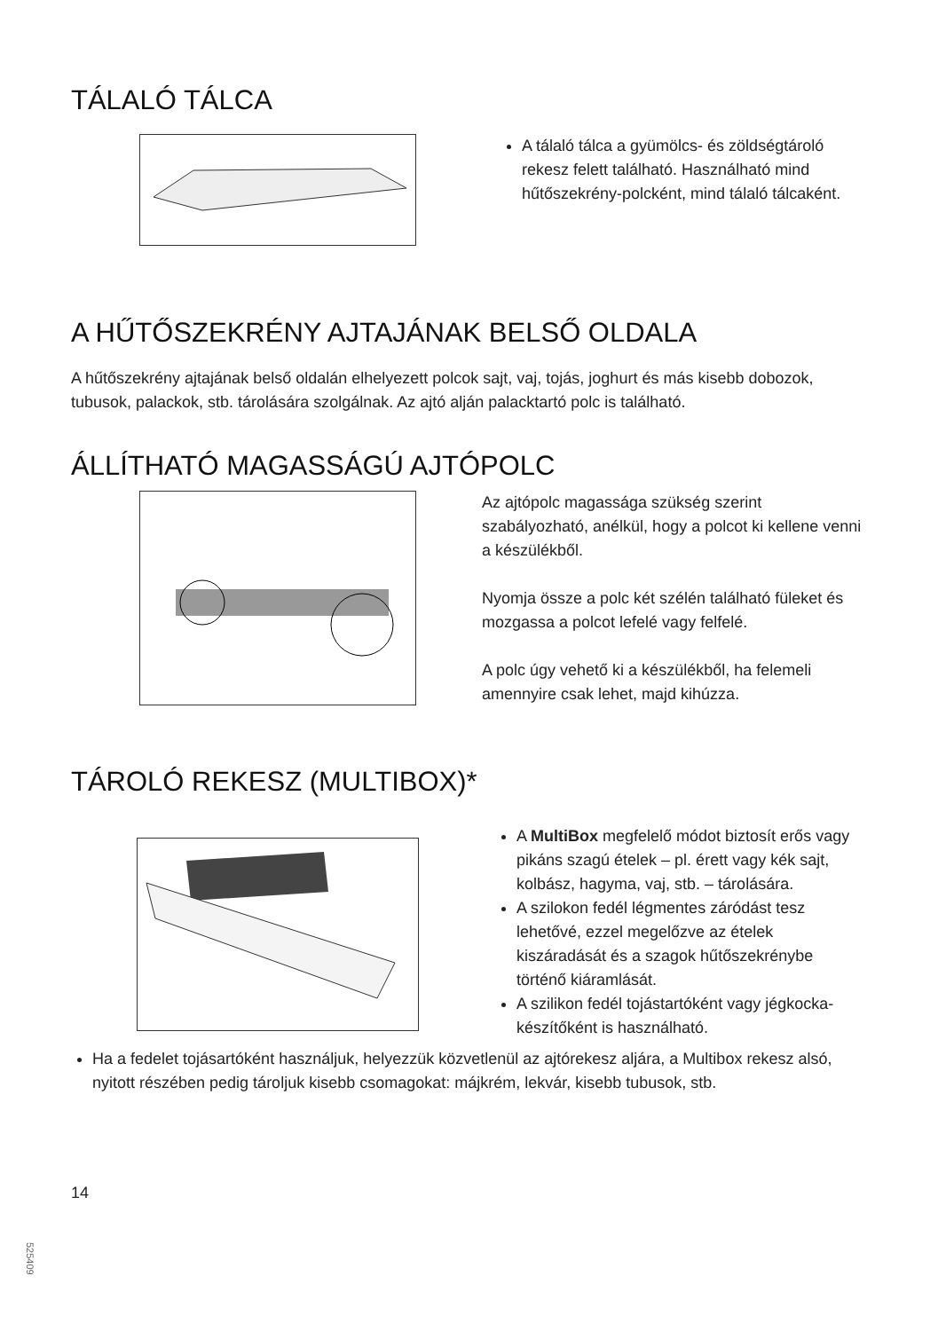TÁLALÓ TÁLCA
A tálaló tálca a gyümölcs- és zöldségtároló rekesz felett található. Használható mind hűtőszekrény-polcként, mind tálaló tálcaként.
A HŰTŐSZEKRÉNY AJTAJÁNAK BELSŐ OLDALA
A hűtőszekrény ajtajának belső oldalán elhelyezett polcok sajt, vaj, tojás, joghurt és más kisebb dobozok, tubusok, palackok, stb. tárolására szolgálnak. Az ajtó alján palacktartó polc is található.
ÁLLÍTHATÓ MAGASSÁGÚ AJTÓPOLC
Az ajtópolc magassága szükség szerint szabályozható, anélkül, hogy a polcot ki kellene venni a készülékből.
Nyomja össze a polc két szélén található füleket és mozgassa a polcot lefelé vagy felfelé.
A polc úgy vehető ki a készülékből, ha felemeli amennyire csak lehet, majd kihúzza.
TÁROLÓ REKESZ (MULTIBOX)*
A MultiBox megfelelő módot biztosít erős vagy pikáns szagú ételek – pl. érett vagy kék sajt, kolbász, hagyma, vaj, stb. – tárolására.
A szilokon fedél légmentes záródást tesz lehetővé, ezzel megelőzve az ételek kiszáradását és a szagok hűtőszekrénybe történő kiáramlását.
A szilikon fedél tojástartóként vagy jégkocka-készítőként is használható.
Ha a fedelet tojásartóként használjuk, helyezzük közvetlenül az ajtórekesz aljára, a Multibox rekesz alsó, nyitott részében pedig tároljuk kisebb csomagokat: májkrém, lekvár, kisebb tubusok, stb.
14
525409